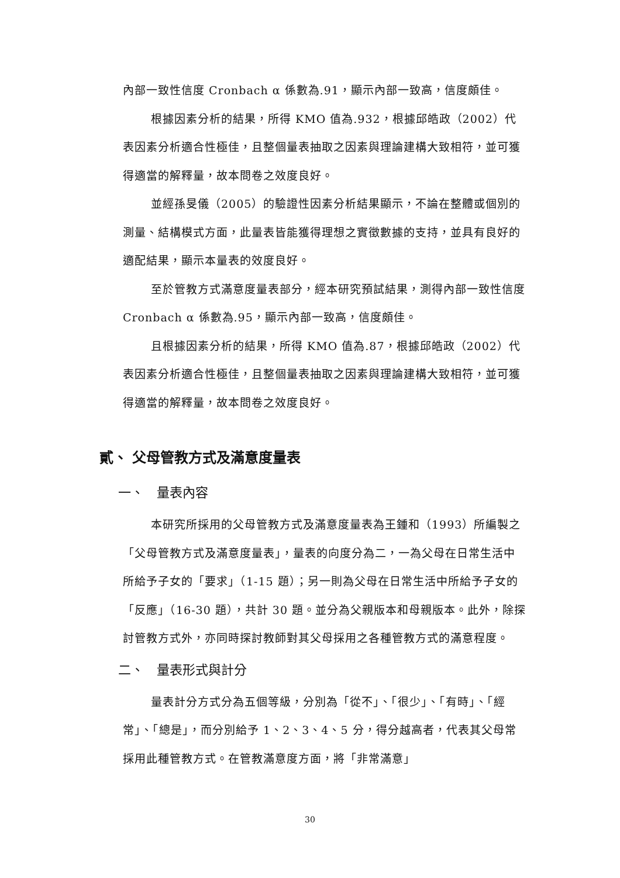內部一致性信度 Cronbach α 係數為.91，顯示內部一致高，信度頗佳。
根據因素分析的結果，所得 KMO 值為.932，根據邱皓政（2002）代表因素分析適合性極佳，且整個量表抽取之因素與理論建構大致相符，並可獲得適當的解釋量，故本問卷之效度良好。
並經孫旻儀（2005）的驗證性因素分析結果顯示，不論在整體或個別的測量、結構模式方面，此量表皆能獲得理想之實徵數據的支持，並具有良好的適配結果，顯示本量表的效度良好。
至於管教方式滿意度量表部分，經本研究預試結果，測得內部一致性信度 Cronbach α 係數為.95，顯示內部一致高，信度頗佳。
且根據因素分析的結果，所得 KMO 值為.87，根據邱皓政（2002）代表因素分析適合性極佳，且整個量表抽取之因素與理論建構大致相符，並可獲得適當的解釋量，故本問卷之效度良好。
貳、 父母管教方式及滿意度量表
一、　量表內容
本研究所採用的父母管教方式及滿意度量表為王鍾和（1993）所編製之「父母管教方式及滿意度量表」，量表的向度分為二，一為父母在日常生活中所給予子女的「要求」（1-15 題）；另一則為父母在日常生活中所給予子女的「反應」（16-30 題），共計 30 題。並分為父親版本和母親版本。此外，除探討管教方式外，亦同時探討教師對其父母採用之各種管教方式的滿意程度。
二、　量表形式與計分
量表計分方式分為五個等級，分別為「從不」、「很少」、「有時」、「經常」、「總是」，而分別給予 1、2、3、4、5 分，得分越高者，代表其父母常採用此種管教方式。在管教滿意度方面，將「非常滿意」
30